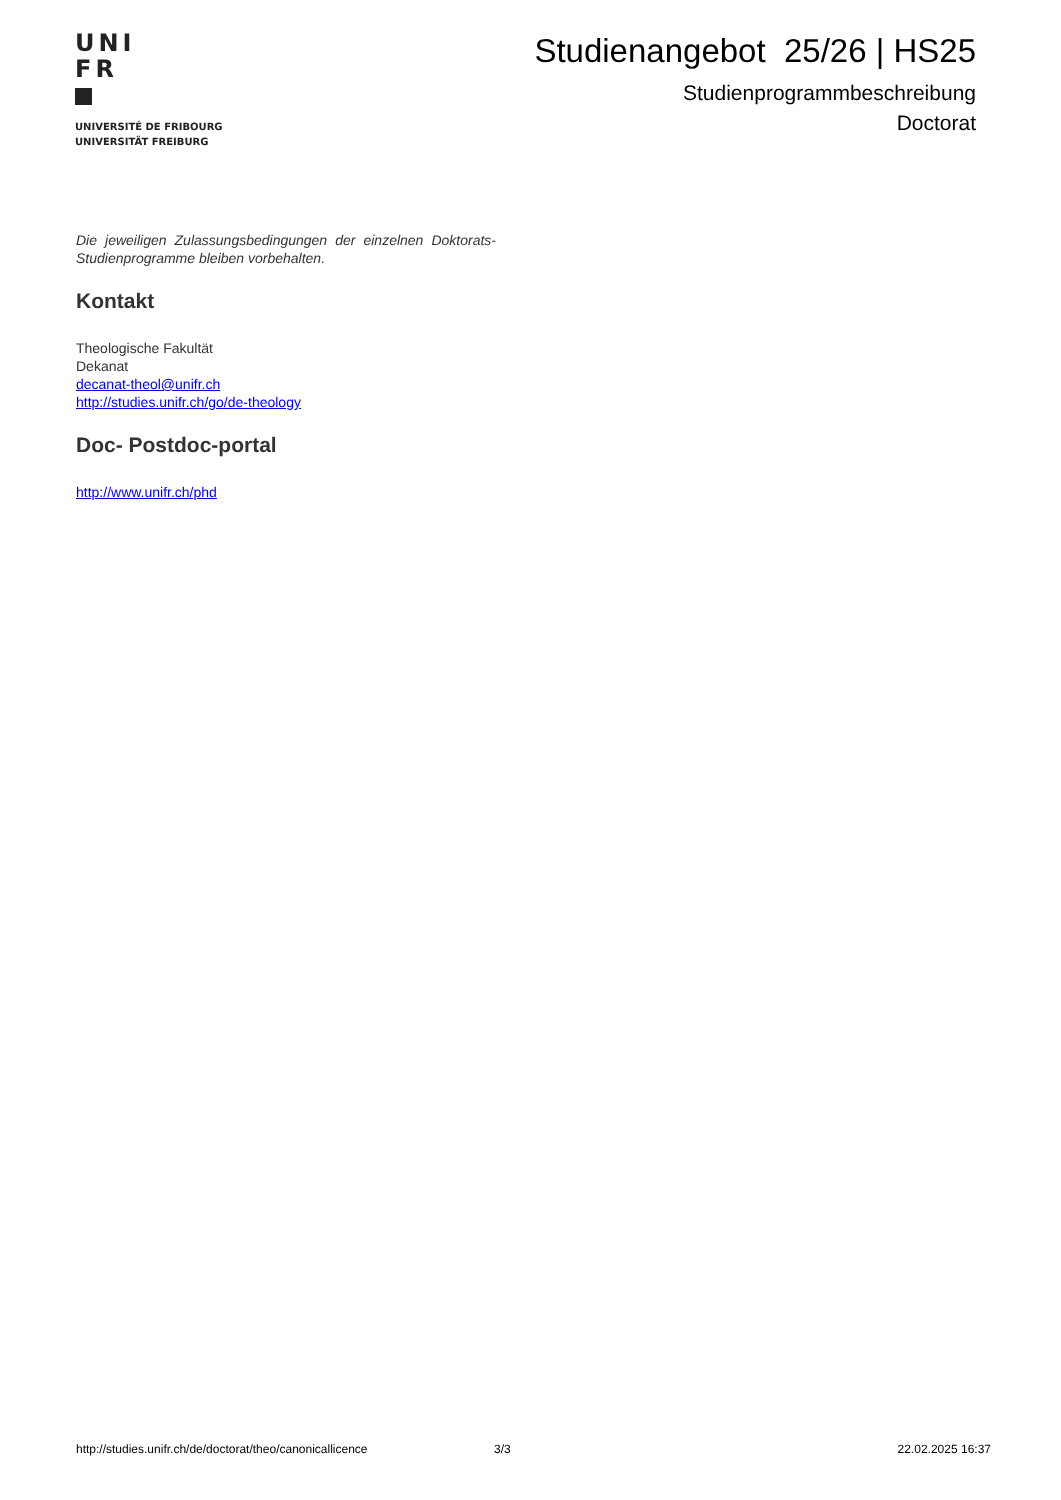UNI
FR
UNIVERSITÉ DE FRIBOURG
UNIVERSITÄT FREIBURG
Studienangebot 25/26 | HS25
Studienprogrammbeschreibung
Doctorat
Die jeweiligen Zulassungsbedingungen der einzelnen Doktorats-Studienprogramme bleiben vorbehalten.
Kontakt
Theologische Fakultät
Dekanat
decanat-theol@unifr.ch
http://studies.unifr.ch/go/de-theology
Doc- Postdoc-portal
http://www.unifr.ch/phd
http://studies.unifr.ch/de/doctorat/theo/canonicallicence 3/3 22.02.2025 16:37